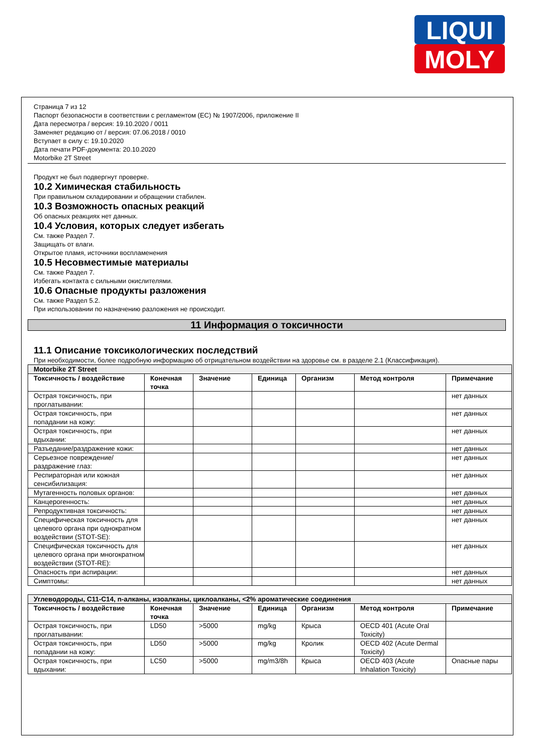LIQUI
MOLY
Страница 7 из 12
Паспорт безопасности в соответствии с регламентом (ЕС) № 1907/2006, приложение II
Дата пересмотра / версия: 19.10.2020 / 0011
Заменяет редакцию от / версия: 07.06.2018 / 0010
Вступает в силу с: 19.10.2020
Дата печати PDF-документа: 20.10.2020
Motorbike 2T Street
Продукт не был подвергнут проверке.
10.2 Химическая стабильность
При правильном складировании и обращении стабилен.
10.3 Возможность опасных реакций
Об опасных реакциях нет данных.
10.4 Условия, которых следует избегать
См. также Раздел 7.
Защищать от влаги.
Открытое пламя, источники воспламенения
10.5 Несовместимые материалы
См. также Раздел 7.
Избегать контакта с сильными окислителями.
10.6 Опасные продукты разложения
См. также Раздел 5.2.
При использовании по назначению разложения не происходит.
11 Информация о токсичности
11.1 Описание токсикологических последствий
При необходимости, более подробную информацию об отрицательном воздействии на здоровье см. в разделе 2.1 (Классификация).
| Motorbike 2T Street | | | | | | |
| Токсичность / воздействие | Конечная точка | Значение | Единица | Организм | Метод контроля | Примечание |
| Острая токсичность, при проглатывании: | | | | | | нет данных |
| Острая токсичность, при попадании на кожу: | | | | | | нет данных |
| Острая токсичность, при вдыхании: | | | | | | нет данных |
| Разъедание/раздражение кожи: | | | | | | нет данных |
| Серьезное повреждение/раздражение глаз: | | | | | | нет данных |
| Респираторная или кожная сенсибилизация: | | | | | | нет данных |
| Мутагенность половых органов: | | | | | | нет данных |
| Канцерогенность: | | | | | | нет данных |
| Репродуктивная токсичность: | | | | | | нет данных |
| Специфическая токсичность для целевого органа при однократном воздействии (STOT-SE): | | | | | | нет данных |
| Специфическая токсичность для целевого органа при многократном воздействии (STOT-RE): | | | | | | нет данных |
| Опасность при аспирации: | | | | | | нет данных |
| Симптомы: | | | | | | нет данных |
| Углеводороды, С11-С14, n-алканы, изоалканы, циклоалканы, <2% ароматические соединения | | | | | | |
| Токсичность / воздействие | Конечная точка | Значение | Единица | Организм | Метод контроля | Примечание |
| Острая токсичность, при проглатывании: | LD50 | >5000 | mg/kg | Крыса | OECD 401 (Acute Oral Toxicity) | |
| Острая токсичность, при попадании на кожу: | LD50 | >5000 | mg/kg | Кролик | OECD 402 (Acute Dermal Toxicity) | |
| Острая токсичность, при вдыхании: | LC50 | >5000 | mg/m3/8h | Крыса | OECD 403 (Acute Inhalation Toxicity) | Опасные пары |